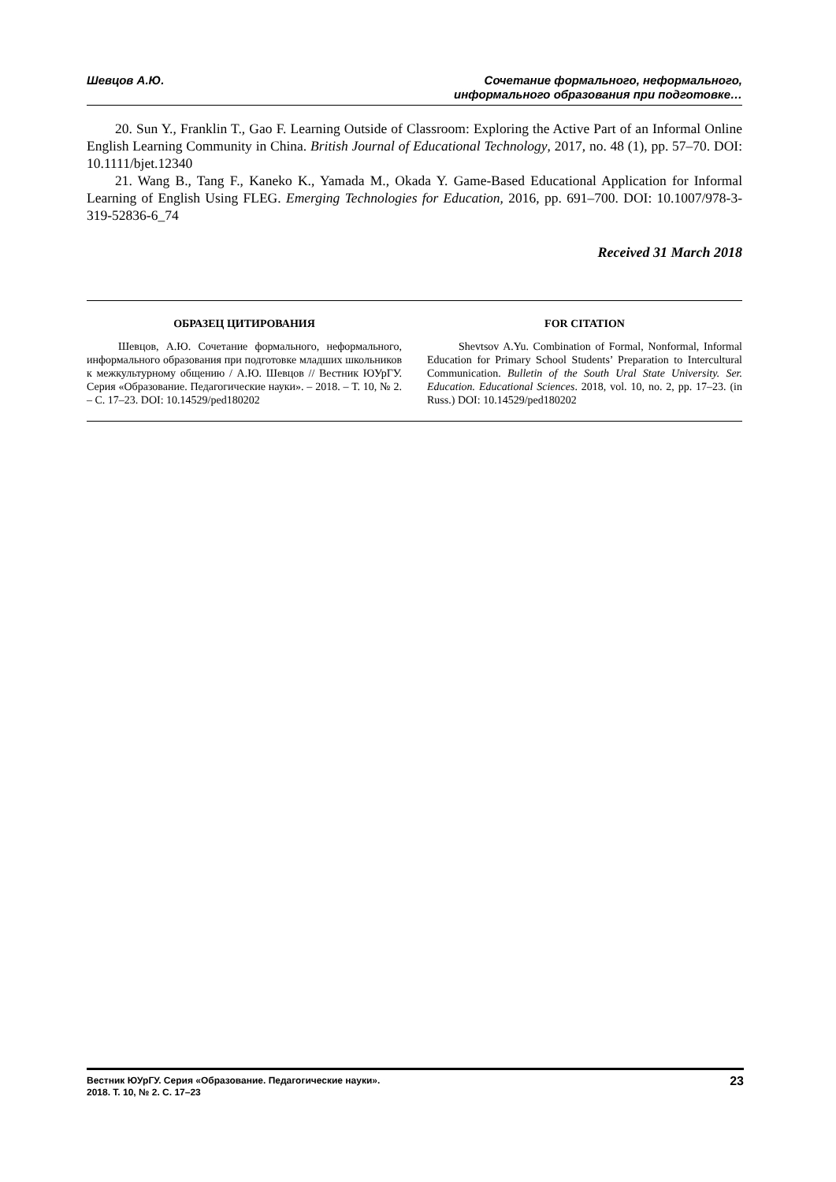Шевцов А.Ю. Сочетание формального, неформального,
информального образования при подготовке…
20. Sun Y., Franklin T., Gao F. Learning Outside of Classroom: Exploring the Active Part of an Informal Online English Learning Community in China. British Journal of Educational Technology, 2017, no. 48 (1), pp. 57–70. DOI: 10.1111/bjet.12340
21. Wang B., Tang F., Kaneko K., Yamada M., Okada Y. Game-Based Educational Application for Informal Learning of English Using FLEG. Emerging Technologies for Education, 2016, pp. 691–700. DOI: 10.1007/978-3-319-52836-6_74
Received 31 March 2018
ОБРАЗЕЦ ЦИТИРОВАНИЯ
Шевцов, А.Ю. Сочетание формального, неформального, информального образования при подготовке младших школьников к межкультурному общению / А.Ю. Шевцов // Вестник ЮУрГУ. Серия «Образование. Педагогические науки». – 2018. – Т. 10, № 2. – С. 17–23. DOI: 10.14529/ped180202
FOR CITATION
Shevtsov A.Yu. Combination of Formal, Nonformal, Informal Education for Primary School Students’ Preparation to Intercultural Communication. Bulletin of the South Ural State University. Ser. Education. Educational Sciences. 2018, vol. 10, no. 2, pp. 17–23. (in Russ.) DOI: 10.14529/ped180202
Вестник ЮУрГУ. Серия «Образование. Педагогические науки».
2018. Т. 10, № 2. С. 17–23
23